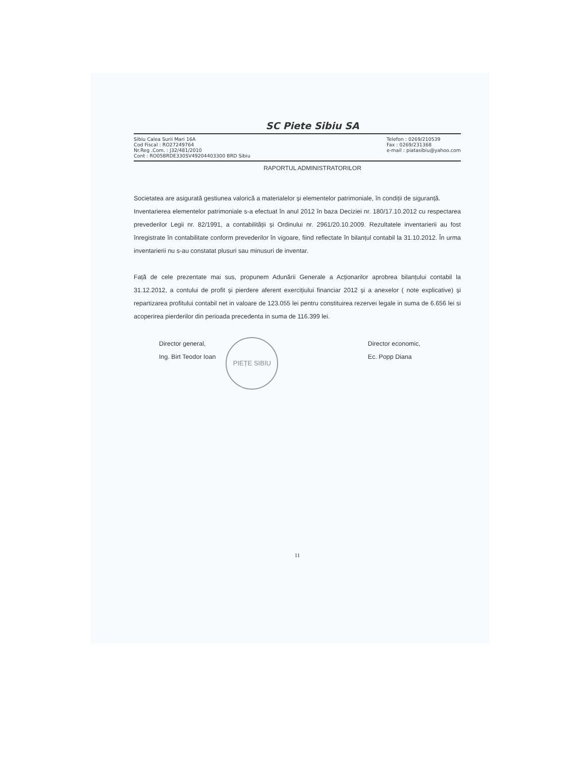SC Piete Sibiu SA
Sibiu Calea Surii Mari 16A
Cod Fiscal : RO27249764
Nr.Reg .Com. : J32/481/2010
Cont : RO05BRDE330SV49204403300 BRD Sibiu
Telefon : 0269/210539
Fax : 0269/231368
e-mail : piatasibiu@yahoo.com
RAPORTUL ADMINISTRATORILOR
Societatea are asigurată gestiunea valorică a materialelor și elementelor patrimoniale, în condiții de siguranță.
Inventarierea elementelor patrimoniale s-a efectuat în anul 2012 în baza Deciziei nr. 180/17.10.2012 cu respectarea prevederilor Legii nr. 82/1991, a contabilității și Ordinului nr. 2961/20.10.2009. Rezultatele inventarierii au fost înregistrate în contabilitate conform prevederilor în vigoare, fiind reflectate în bilanțul contabil la 31.10.2012. În urma inventarierii nu s-au constatat plusuri sau minusuri de inventar.
Față de cele prezentate mai sus, propunem Adunării Generale a Acționarilor aprobrea bilanțului contabil la 31.12.2012, a contului de profit și pierdere aferent exercițiului financiar 2012 și a anexelor ( note explicative) și repartizarea profitului contabil net in valoare de 123.055 lei pentru constituirea rezervei legale in suma de 6.656 lei si acoperirea pierderilor din perioada precedenta in suma de 116.399 lei.
Director general,
Ing. Birt Teodor Ioan
PIEȚE SIBIU
Director economic,
Ec. Popp Diana
11